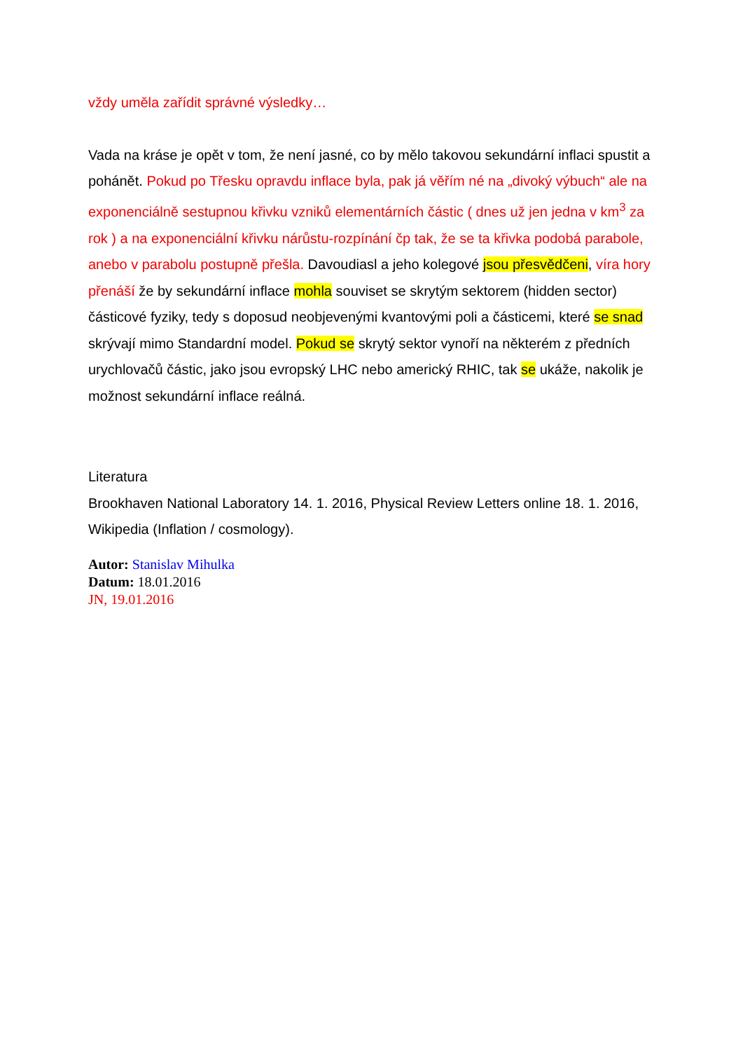vždy uměla zařídit správné výsledky…
Vada na kráse je opět v tom, že není jasné, co by mělo takovou sekundární inflaci spustit a pohánět. Pokud po Třesku opravdu inflace byla, pak já věřím né na „divoký výbuch“ ale na exponenciálně sestupnou křivku vzniků elementárních částic ( dnes už jen jedna v km<sup>3</sup> za rok ) a na exponenciální křivku nárůstu-rozpínání čp tak, že se ta křivka podobá parabole, anebo v parabolu postupně přešla. Davoudiasl a jeho kolegové jsou přesvědčeni, víra hory přenáší že by sekundární inflace mohla souviset se skrytým sektorem (hidden sector) částicové fyziky, tedy s doposud neobjevenými kvantovými poli a částicemi, které se snad skrývají mimo Standardní model. Pokud se skrytý sektor vynoří na některém z předních urychlovačů částic, jako jsou evropský LHC nebo americký RHIC, tak se ukáže, nakolik je možnost sekundární inflace reálná.
Literatura
Brookhaven National Laboratory 14. 1. 2016, Physical Review Letters online 18. 1. 2016, Wikipedia (Inflation / cosmology).
Autor: Stanislav Mihulka
Datum: 18.01.2016
JN, 19.01.2016